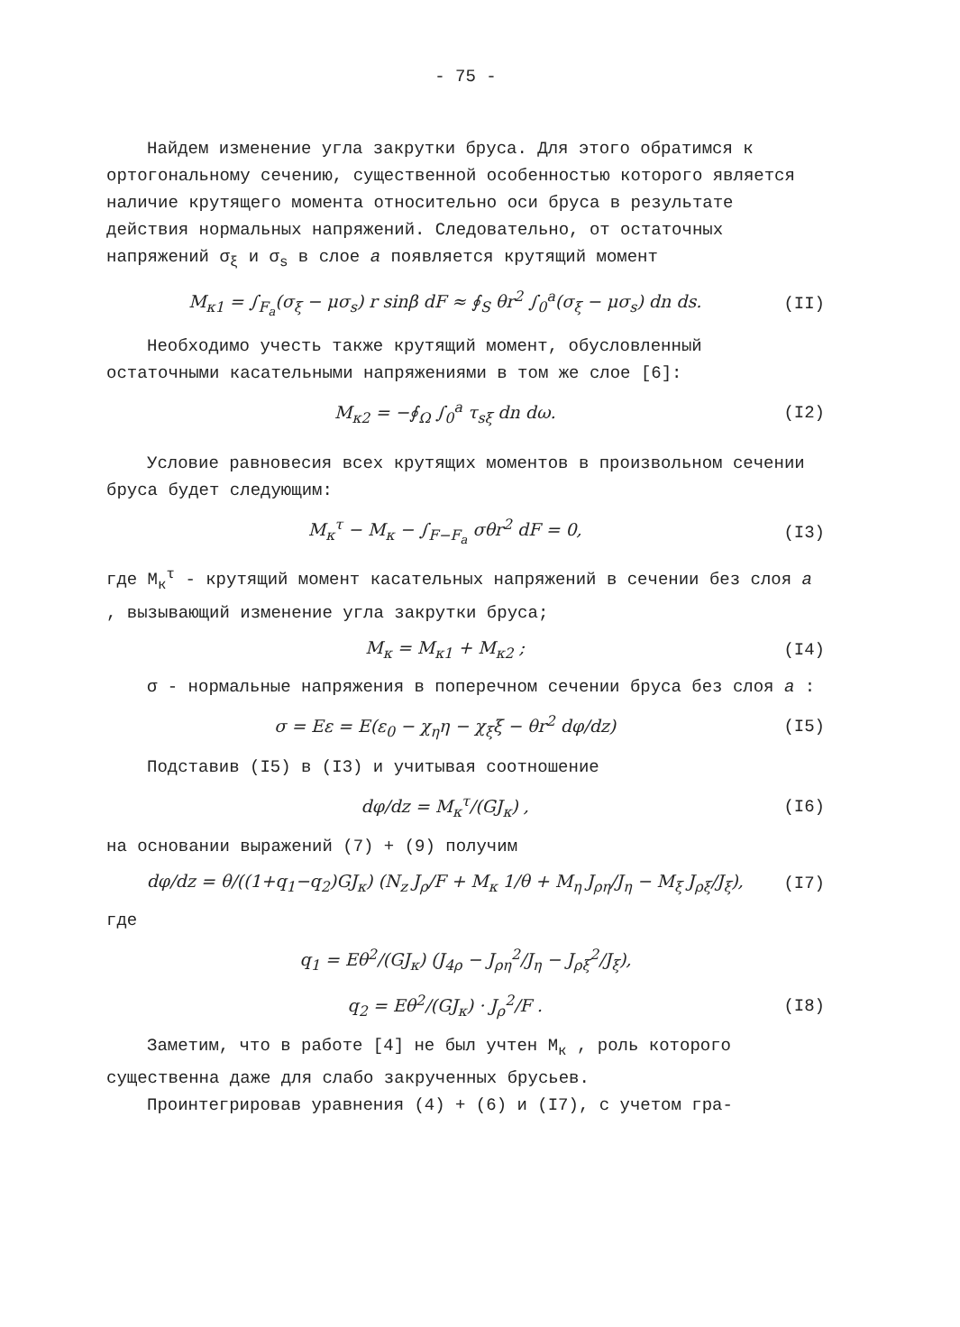- 75 -
Найдем изменение угла закрутки бруса. Для этого обратимся к ортогональному сечению, существенной особенностью которого является наличие крутящего момента относительно оси бруса в результате действия нормальных напряжений. Следовательно, от остаточных напряжений σ<sub>ξ</sub> и σ<sub>s</sub> в слое a появляется крутящий момент
M<sub>к1</sub> = ∫<sub>F<sub>a</sub></sub>(σ<sub>ξ</sub> − μσ<sub>s</sub>) r sinβ dF ≈ ∮<sub>S</sub> θr<sup>2</sup> ∫<sub>0</sub><sup>a</sup>(σ<sub>ξ</sub> − μσ<sub>s</sub>) dn ds. (II)
Необходимо учесть также крутящий момент, обусловленный остаточными касательными напряжениями в том же слое [6]:
M<sub>к2</sub> = −∮<sub>Ω</sub> ∫<sub>0</sub><sup>a</sup> τ<sub>sξ</sub> dn dω. (I2)
Условие равновесия всех крутящих моментов в произвольном сечении бруса будет следующим:
M<sub>к</sub><sup>τ</sup> − M<sub>к</sub> − ∫<sub>F−F<sub>a</sub></sub> σθr<sup>2</sup> dF = 0, (I3)
где M<sub>к</sub><sup>τ</sup> - крутящий момент касательных напряжений в сечении без слоя a , вызывающий изменение угла закрутки бруса;
M<sub>к</sub> = M<sub>к1</sub> + M<sub>к2</sub> ; (I4)
σ - нормальные напряжения в поперечном сечении бруса без слоя a :
σ = Eε = E(ε<sub>0</sub> − χ<sub>η</sub>η − χ<sub>ξ</sub>ξ − θr<sup>2</sup> dφ/dz) (I5)
Подставив (I5) в (I3) и учитывая соотношение
dφ/dz = M<sub>к</sub><sup>τ</sup>/(GJ<sub>к</sub>) , (I6)
на основании выражений (7) + (9) получим
dφ/dz = θ/((1+q<sub>1</sub>−q<sub>2</sub>)GJ<sub>к</sub>) (N<sub>z</sub> J<sub>ρ</sub>/F + M<sub>к</sub> 1/θ + M<sub>η</sub> J<sub>ρη</sub>/J<sub>η</sub> − M<sub>ξ</sub> J<sub>ρξ</sub>/J<sub>ξ</sub>), (I7)
где
q<sub>1</sub> = Eθ<sup>2</sup>/(GJ<sub>к</sub>) (J<sub>4ρ</sub> − J<sub>ρη</sub><sup>2</sup>/J<sub>η</sub> − J<sub>ρξ</sub><sup>2</sup>/J<sub>ξ</sub>),
q<sub>2</sub> = Eθ<sup>2</sup>/(GJ<sub>к</sub>) · J<sub>ρ</sub><sup>2</sup>/F . (I8)
Заметим, что в работе [4] не был учтен M<sub>к</sub> , роль которого существенна даже для слабо закрученных брусьев.
Проинтегрировав уравнения (4) + (6) и (I7), с учетом гра-